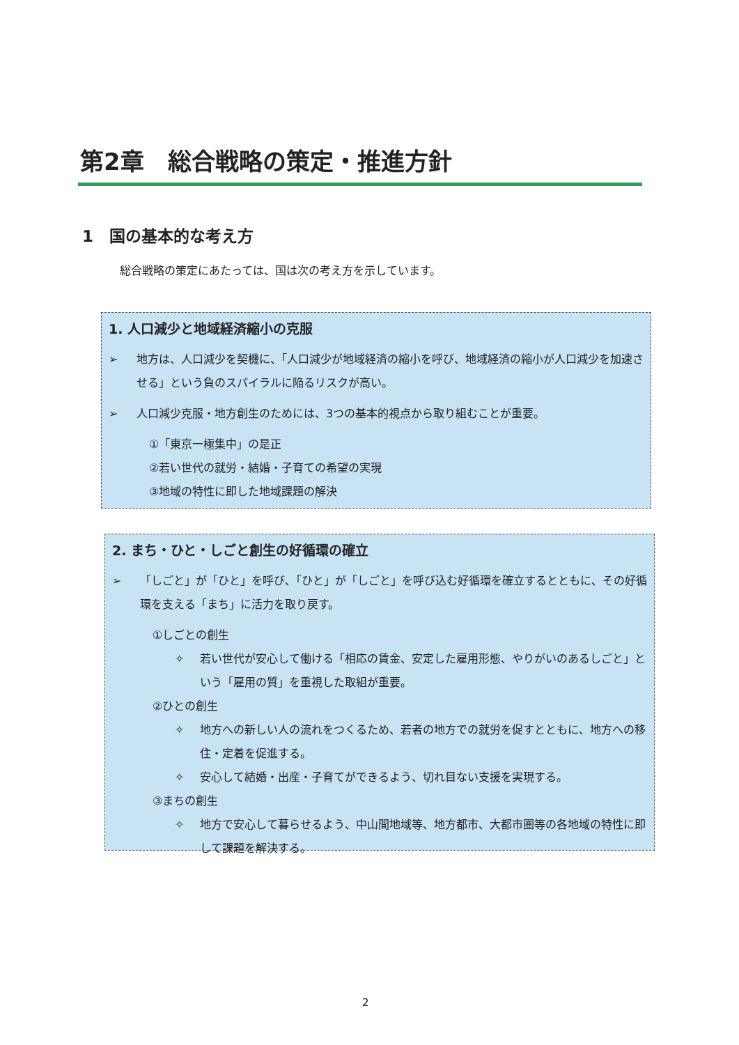第2章　総合戦略の策定・推進方針
1　国の基本的な考え方
総合戦略の策定にあたっては、国は次の考え方を示しています。
1. 人口減少と地域経済縮小の克服
➢ 地方は、人口減少を契機に、「人口減少が地域経済の縮小を呼び、地域経済の縮小が人口減少を加速させる」という負のスパイラルに陥るリスクが高い。
➢ 人口減少克服・地方創生のためには、3つの基本的視点から取り組むことが重要。
①「東京一極集中」の是正
②若い世代の就労・結婚・子育ての希望の実現
③地域の特性に即した地域課題の解決
2. まち・ひと・しごと創生の好循環の確立
➢ 「しごと」が「ひと」を呼び、「ひと」が「しごと」を呼び込む好循環を確立するとともに、その好循環を支える「まち」に活力を取り戻す。
①しごとの創生
✧ 若い世代が安心して働ける「相応の賃金、安定した雇用形態、やりがいのあるしごと」という「雇用の質」を重視した取組が重要。
②ひとの創生
✧ 地方への新しい人の流れをつくるため、若者の地方での就労を促すとともに、地方への移住・定着を促進する。
✧ 安心して結婚・出産・子育てができるよう、切れ目ない支援を実現する。
③まちの創生
✧ 地方で安心して暮らせるよう、中山間地域等、地方都市、大都市圏等の各地域の特性に即して課題を解決する。
2